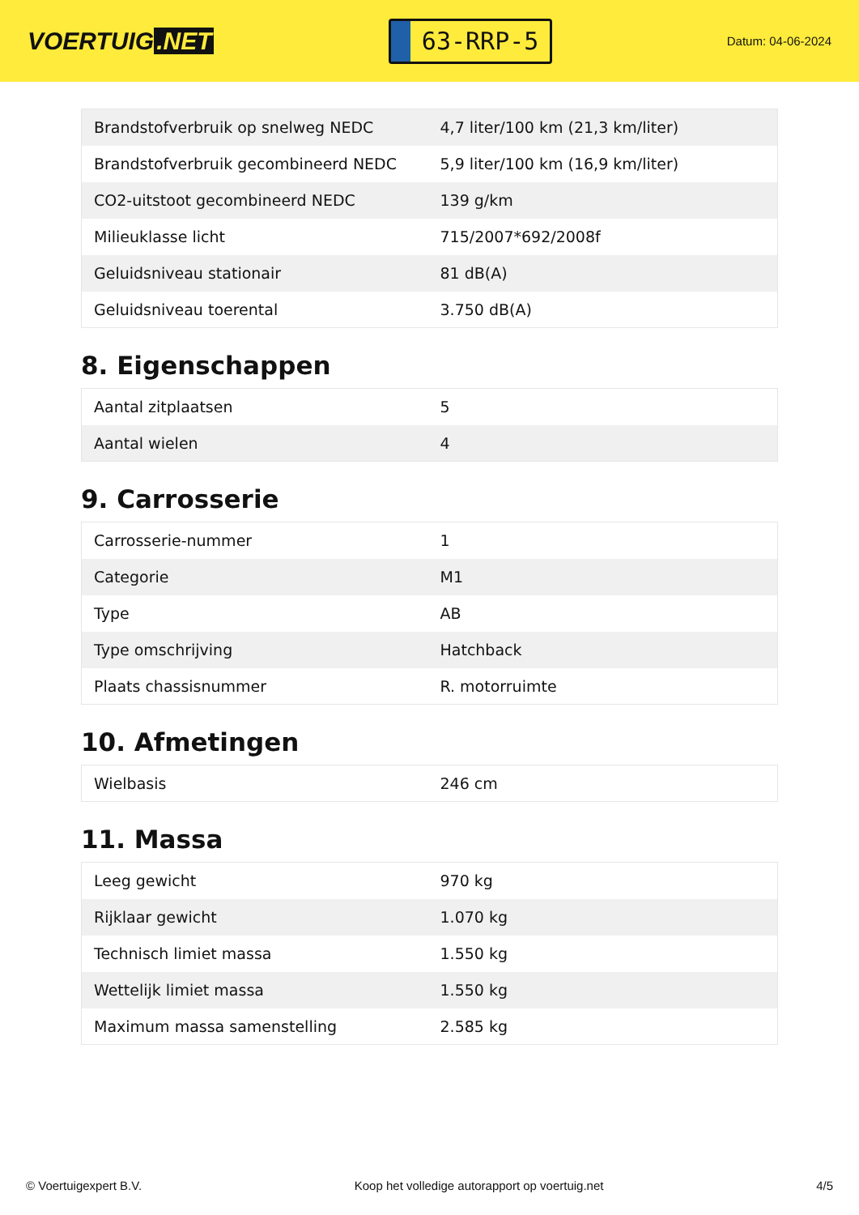VOERTUIG.NET
63-RRP-5
Datum: 04-06-2024
| Brandstofverbruik op snelweg NEDC | 4,7 liter/100 km (21,3 km/liter) |
| Brandstofverbruik gecombineerd NEDC | 5,9 liter/100 km (16,9 km/liter) |
| CO2-uitstoot gecombineerd NEDC | 139 g/km |
| Milieuklasse licht | 715/2007*692/2008f |
| Geluidsniveau stationair | 81 dB(A) |
| Geluidsniveau toerental | 3.750 dB(A) |
8. Eigenschappen
| Aantal zitplaatsen | 5 |
| Aantal wielen | 4 |
9. Carrosserie
| Carrosserie-nummer | 1 |
| Categorie | M1 |
| Type | AB |
| Type omschrijving | Hatchback |
| Plaats chassisnummer | R. motorruimte |
10. Afmetingen
| Wielbasis | 246 cm |
11. Massa
| Leeg gewicht | 970 kg |
| Rijklaar gewicht | 1.070 kg |
| Technisch limiet massa | 1.550 kg |
| Wettelijk limiet massa | 1.550 kg |
| Maximum massa samenstelling | 2.585 kg |
© Voertuigexpert B.V. Koop het volledige autorapport op voertuig.net 4/5